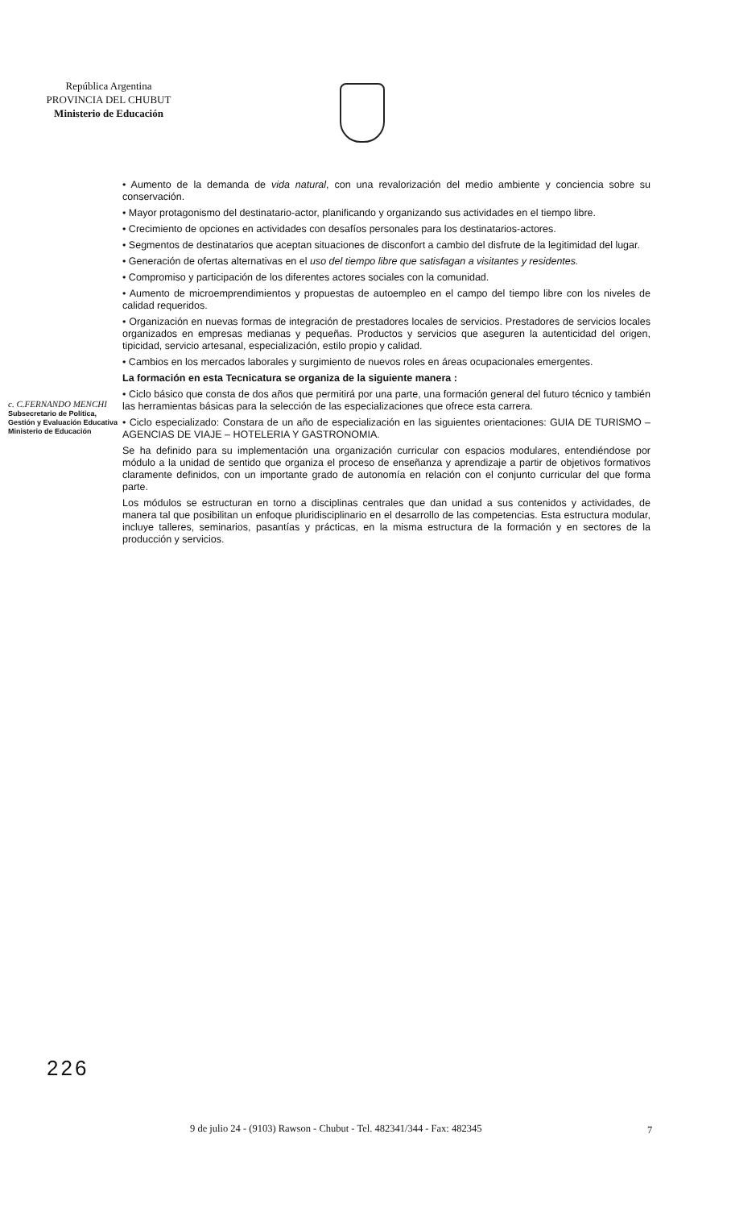República Argentina
PROVINCIA DEL CHUBUT
Ministerio de Educación
• Aumento de la demanda de vida natural, con una revalorización del medio ambiente y conciencia sobre su conservación.
• Mayor protagonismo del destinatario-actor, planificando y organizando sus actividades en el tiempo libre.
• Crecimiento de opciones en actividades con desafíos personales para los destinatarios-actores.
• Segmentos de destinatarios que aceptan situaciones de disconfort a cambio del disfrute de la legitimidad del lugar.
• Generación de ofertas alternativas en el uso del tiempo libre que satisfagan a visitantes y residentes.
• Compromiso y participación de los diferentes actores sociales con la comunidad.
• Aumento de microemprendimientos y propuestas de autoempleo en el campo del tiempo libre con los niveles de calidad requeridos.
• Organización en nuevas formas de integración de prestadores locales de servicios. Prestadores de servicios locales organizados en empresas medianas y pequeñas. Productos y servicios que aseguren la autenticidad del origen, tipicidad, servicio artesanal, especialización, estilo propio y calidad.
• Cambios en los mercados laborales y surgimiento de nuevos roles en áreas ocupacionales emergentes.
La formación en esta Tecnicatura se organiza de la siguiente manera :
• Ciclo básico que consta de dos años que permitirá por una parte, una formación general del futuro técnico y también las herramientas básicas para la selección de las especializaciones que ofrece esta carrera.
• Ciclo especializado: Constara de un año de especialización en las siguientes orientaciones: GUIA DE TURISMO – AGENCIAS DE VIAJE – HOTELERIA Y GASTRONOMIA.
Se ha definido para su implementación una organización curricular con espacios modulares, entendiéndose por módulo a la unidad de sentido que organiza el proceso de enseñanza y aprendizaje a partir de objetivos formativos claramente definidos, con un importante grado de autonomía en relación con el conjunto curricular del que forma parte.
Los módulos se estructuran en torno a disciplinas centrales que dan unidad a sus contenidos y actividades, de manera tal que posibilitan un enfoque pluridisciplinario en el desarrollo de las competencias. Esta estructura modular, incluye talleres, seminarios, pasantías y prácticas, en la misma estructura de la formación y en sectores de la producción y servicios.
c. C.FERNANDO MENCHI
Subsecretario de Política, Gestión y Evaluación Educativa
Ministerio de Educación
226
9 de julio 24 - (9103) Rawson - Chubut - Tel. 482341/344 - Fax: 482345
7